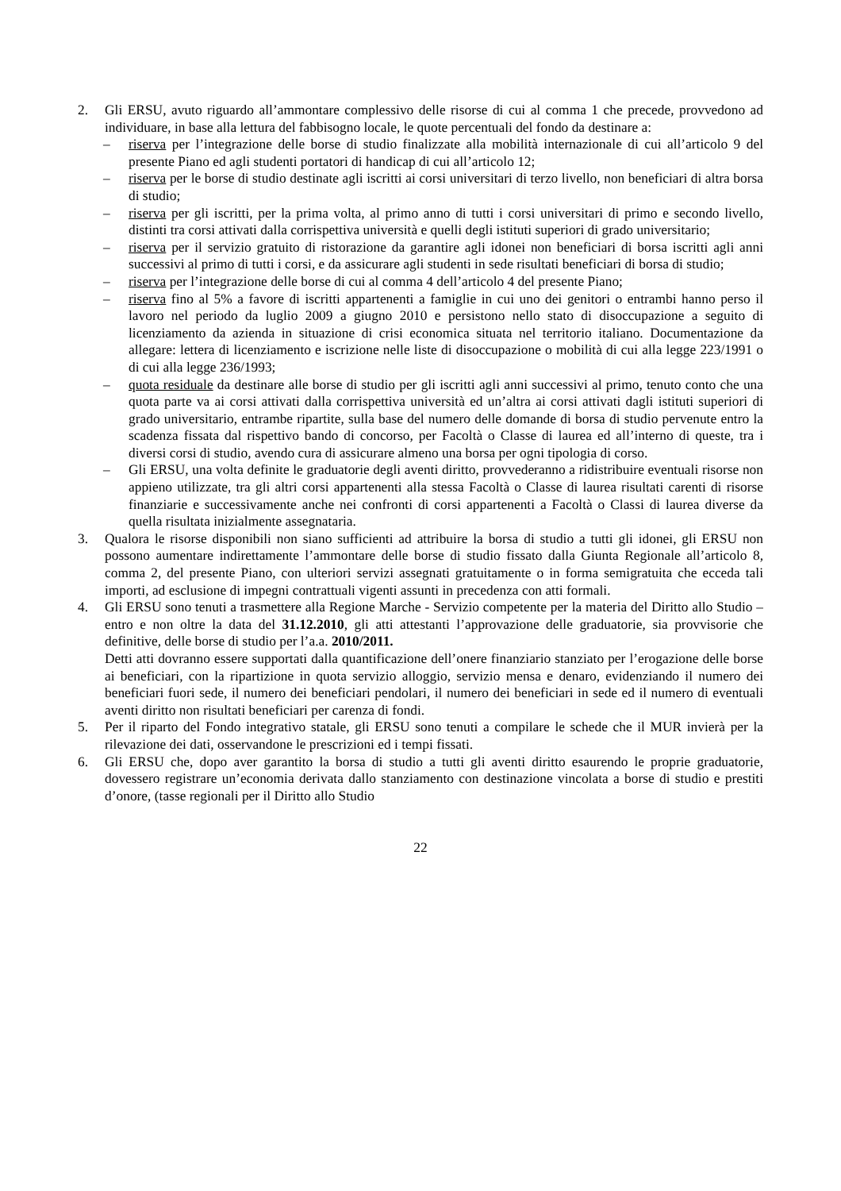2. Gli ERSU, avuto riguardo all’ammontare complessivo delle risorse di cui al comma 1 che precede, provvedono ad individuare, in base alla lettura del fabbisogno locale, le quote percentuali del fondo da destinare a:
– riserva per l’integrazione delle borse di studio finalizzate alla mobilità internazionale di cui all’articolo 9 del presente Piano ed agli studenti portatori di handicap di cui all’articolo 12;
– riserva per le borse di studio destinate agli iscritti ai corsi universitari di terzo livello, non beneficiari di altra borsa di studio;
– riserva per gli iscritti, per la prima volta, al primo anno di tutti i corsi universitari di primo e secondo livello, distinti tra corsi attivati dalla corrispettiva università e quelli degli istituti superiori di grado universitario;
– riserva per il servizio gratuito di ristorazione da garantire agli idonei non beneficiari di borsa iscritti agli anni successivi al primo di tutti i corsi, e da assicurare agli studenti in sede risultati beneficiari di borsa di studio;
– riserva per l’integrazione delle borse di cui al comma 4 dell’articolo 4 del presente Piano;
– riserva fino al 5% a favore di iscritti appartenenti a famiglie in cui uno dei genitori o entrambi hanno perso il lavoro nel periodo da luglio 2009 a giugno 2010 e persistono nello stato di disoccupazione a seguito di licenziamento da azienda in situazione di crisi economica situata nel territorio italiano. Documentazione da allegare: lettera di licenziamento e iscrizione nelle liste di disoccupazione o mobilità di cui alla legge 223/1991 o di cui alla legge 236/1993;
– quota residuale da destinare alle borse di studio per gli iscritti agli anni successivi al primo, tenuto conto che una quota parte va ai corsi attivati dalla corrispettiva università ed un’altra ai corsi attivati dagli istituti superiori di grado universitario, entrambe ripartite, sulla base del numero delle domande di borsa di studio pervenute entro la scadenza fissata dal rispettivo bando di concorso, per Facoltà o Classe di laurea ed all’interno di queste, tra i diversi corsi di studio, avendo cura di assicurare almeno una borsa per ogni tipologia di corso.
– Gli ERSU, una volta definite le graduatorie degli aventi diritto, provvederanno a ridistribuire eventuali risorse non appieno utilizzate, tra gli altri corsi appartenenti alla stessa Facoltà o Classe di laurea risultati carenti di risorse finanziarie e successivamente anche nei confronti di corsi appartenenti a Facoltà o Classi di laurea diverse da quella risultata inizialmente assegnataria.
3. Qualora le risorse disponibili non siano sufficienti ad attribuire la borsa di studio a tutti gli idonei, gli ERSU non possono aumentare indirettamente l’ammontare delle borse di studio fissato dalla Giunta Regionale all’articolo 8, comma 2, del presente Piano, con ulteriori servizi assegnati gratuitamente o in forma semigratuita che ecceda tali importi, ad esclusione di impegni contrattuali vigenti assunti in precedenza con atti formali.
4. Gli ERSU sono tenuti a trasmettere alla Regione Marche - Servizio competente per la materia del Diritto allo Studio – entro e non oltre la data del 31.12.2010, gli atti attestanti l’approvazione delle graduatorie, sia provvisorie che definitive, delle borse di studio per l’a.a. 2010/2011.
Detti atti dovranno essere supportati dalla quantificazione dell’onere finanziario stanziato per l’erogazione delle borse ai beneficiari, con la ripartizione in quota servizio alloggio, servizio mensa e denaro, evidenziando il numero dei beneficiari fuori sede, il numero dei beneficiari pendolari, il numero dei beneficiari in sede ed il numero di eventuali aventi diritto non risultati beneficiari per carenza di fondi.
5. Per il riparto del Fondo integrativo statale, gli ERSU sono tenuti a compilare le schede che il MUR invierà per la rilevazione dei dati, osservandone le prescrizioni ed i tempi fissati.
6. Gli ERSU che, dopo aver garantito la borsa di studio a tutti gli aventi diritto esaurendo le proprie graduatorie, dovessero registrare un’economia derivata dallo stanziamento con destinazione vincolata a borse di studio e prestiti d’onore, (tasse regionali per il Diritto allo Studio
22